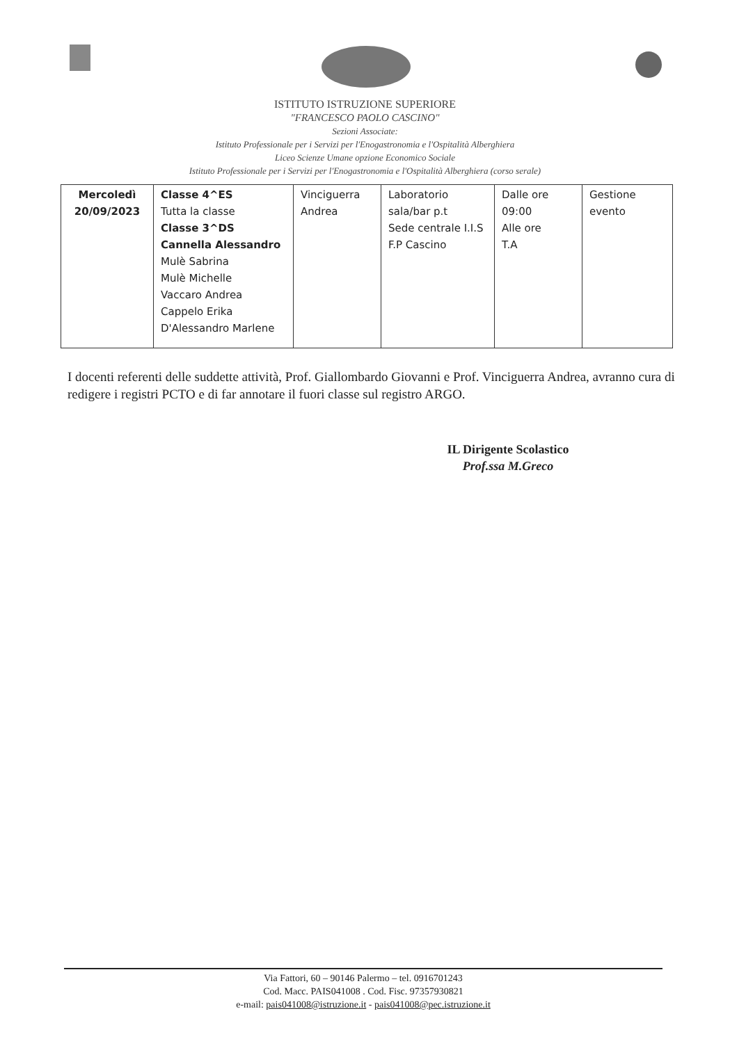ISTITUTO ISTRUZIONE SUPERIORE
"FRANCESCO PAOLO CASCINO"
Sezioni Associate:
Istituto Professionale per i Servizi per l'Enogastronomia e l'Ospitalità Alberghiera
Liceo Scienze Umane opzione Economico Sociale
Istituto Professionale per i Servizi per l'Enogastronomia e l'Ospitalità Alberghiera (corso serale)
| Mercoledì 20/09/2023 | Classe 4^ES Tutta la classe Classe 3^DS Cannella Alessandro Mulè Sabrina Mulè Michelle Vaccaro Andrea Cappelo Erika D'Alessandro Marlene | Vinciguerra Andrea | Laboratorio sala/bar p.t Sede centrale I.I.S F.P Cascino | Dalle ore 09:00 Alle ore T.A | Gestione evento |
I docenti referenti delle suddette attività, Prof. Giallombardo Giovanni e Prof. Vinciguerra Andrea, avranno cura di redigere i registri PCTO e di far annotare il fuori classe sul registro ARGO.
IL Dirigente Scolastico
Prof.ssa M.Greco
Via Fattori, 60 – 90146 Palermo – tel. 0916701243
Cod. Macc. PAIS041008 . Cod. Fisc. 97357930821
e-mail: pais041008@istruzione.it - pais041008@pec.istruzione.it